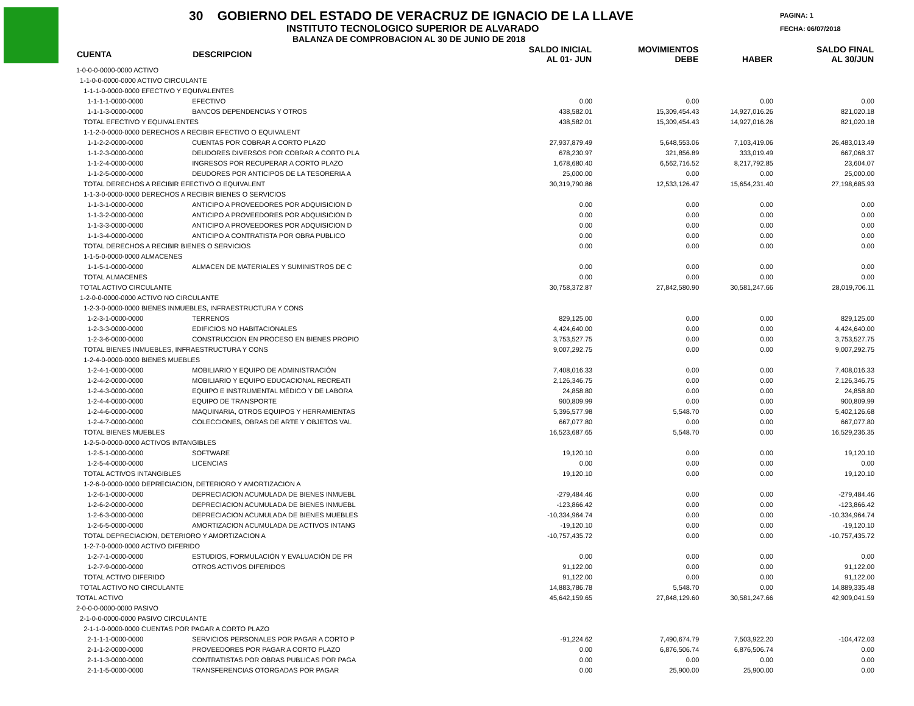30 GOBIERNO DEL ESTADO DE VERACRUZ DE IGNACIO DE LA LLAVE
INSTITUTO TECNOLOGICO SUPERIOR DE ALVARADO
BALANZA DE COMPROBACION AL 30 DE JUNIO DE 2018
PAGINA: 1
FECHA: 06/07/2018
| CUENTA | DESCRIPCION | SALDO INICIAL AL 01- JUN | MOVIMIENTOS DEBE | HABER | SALDO FINAL AL 30/JUN |
| --- | --- | --- | --- | --- | --- |
| 1-0-0-0-0000-0000 ACTIVO | | | | | |
| 1-1-0-0-0000-0000 ACTIVO CIRCULANTE | | | | | |
| 1-1-1-0-0000-0000 EFECTIVO Y EQUIVALENTES | | | | | |
| 1-1-1-1-0000-0000 | EFECTIVO | 0.00 | 0.00 | 0.00 | 0.00 |
| 1-1-1-3-0000-0000 | BANCOS DEPENDENCIAS Y OTROS | 438,582.01 | 15,309,454.43 | 14,927,016.26 | 821,020.18 |
| TOTAL EFECTIVO Y EQUIVALENTES | | 438,582.01 | 15,309,454.43 | 14,927,016.26 | 821,020.18 |
| 1-1-2-0-0000-0000 DERECHOS A RECIBIR EFECTIVO O EQUIVALENT | | | | | |
| 1-1-2-2-0000-0000 | CUENTAS POR COBRAR A CORTO PLAZO | 27,937,879.49 | 5,648,553.06 | 7,103,419.06 | 26,483,013.49 |
| 1-1-2-3-0000-0000 | DEUDORES DIVERSOS POR COBRAR A CORTO PLA | 678,230.97 | 321,856.89 | 333,019.49 | 667,068.37 |
| 1-1-2-4-0000-0000 | INGRESOS POR RECUPERAR A CORTO PLAZO | 1,678,680.40 | 6,562,716.52 | 8,217,792.85 | 23,604.07 |
| 1-1-2-5-0000-0000 | DEUDORES POR ANTICIPOS DE LA TESORERIA A | 25,000.00 | 0.00 | 0.00 | 25,000.00 |
| TOTAL DERECHOS A RECIBIR EFECTIVO O EQUIVALENT | | 30,319,790.86 | 12,533,126.47 | 15,654,231.40 | 27,198,685.93 |
| 1-1-3-0-0000-0000 DERECHOS A RECIBIR BIENES O SERVICIOS | | | | | |
| 1-1-3-1-0000-0000 | ANTICIPO A PROVEEDORES POR ADQUISICION D | 0.00 | 0.00 | 0.00 | 0.00 |
| 1-1-3-2-0000-0000 | ANTICIPO A PROVEEDORES POR ADQUISICION D | 0.00 | 0.00 | 0.00 | 0.00 |
| 1-1-3-3-0000-0000 | ANTICIPO A PROVEEDORES POR ADQUISICION D | 0.00 | 0.00 | 0.00 | 0.00 |
| 1-1-3-4-0000-0000 | ANTICIPO A CONTRATISTA POR OBRA PUBLICO | 0.00 | 0.00 | 0.00 | 0.00 |
| TOTAL DERECHOS A RECIBIR BIENES O SERVICIOS | | 0.00 | 0.00 | 0.00 | 0.00 |
| 1-1-5-0-0000-0000 ALMACENES | | | | | |
| 1-1-5-1-0000-0000 | ALMACEN DE MATERIALES Y SUMINISTROS DE C | 0.00 | 0.00 | 0.00 | 0.00 |
| TOTAL ALMACENES | | 0.00 | 0.00 | 0.00 | 0.00 |
| TOTAL ACTIVO CIRCULANTE | | 30,758,372.87 | 27,842,580.90 | 30,581,247.66 | 28,019,706.11 |
| 1-2-0-0-0000-0000 ACTIVO NO CIRCULANTE | | | | | |
| 1-2-3-0-0000-0000 BIENES INMUEBLES, INFRAESTRUCTURA Y CONS | | | | | |
| 1-2-3-1-0000-0000 | TERRENOS | 829,125.00 | 0.00 | 0.00 | 829,125.00 |
| 1-2-3-3-0000-0000 | EDIFICIOS NO HABITACIONALES | 4,424,640.00 | 0.00 | 0.00 | 4,424,640.00 |
| 1-2-3-6-0000-0000 | CONSTRUCCION EN PROCESO EN BIENES PROPIO | 3,753,527.75 | 0.00 | 0.00 | 3,753,527.75 |
| TOTAL BIENES INMUEBLES, INFRAESTRUCTURA Y CONS | | 9,007,292.75 | 0.00 | 0.00 | 9,007,292.75 |
| 1-2-4-0-0000-0000 BIENES MUEBLES | | | | | |
| 1-2-4-1-0000-0000 | MOBILIARIO Y EQUIPO DE ADMINISTRACIÓN | 7,408,016.33 | 0.00 | 0.00 | 7,408,016.33 |
| 1-2-4-2-0000-0000 | MOBILIARIO Y EQUIPO EDUCACIONAL RECREATI | 2,126,346.75 | 0.00 | 0.00 | 2,126,346.75 |
| 1-2-4-3-0000-0000 | EQUIPO E INSTRUMENTAL MÉDICO Y DE LABORA | 24,858.80 | 0.00 | 0.00 | 24,858.80 |
| 1-2-4-4-0000-0000 | EQUIPO DE TRANSPORTE | 900,809.99 | 0.00 | 0.00 | 900,809.99 |
| 1-2-4-6-0000-0000 | MAQUINARIA, OTROS EQUIPOS Y HERRAMIENTAS | 5,396,577.98 | 5,548.70 | 0.00 | 5,402,126.68 |
| 1-2-4-7-0000-0000 | COLECCIONES, OBRAS DE ARTE Y OBJETOS VAL | 667,077.80 | 0.00 | 0.00 | 667,077.80 |
| TOTAL BIENES MUEBLES | | 16,523,687.65 | 5,548.70 | 0.00 | 16,529,236.35 |
| 1-2-5-0-0000-0000 ACTIVOS INTANGIBLES | | | | | |
| 1-2-5-1-0000-0000 | SOFTWARE | 19,120.10 | 0.00 | 0.00 | 19,120.10 |
| 1-2-5-4-0000-0000 | LICENCIAS | 0.00 | 0.00 | 0.00 | 0.00 |
| TOTAL ACTIVOS INTANGIBLES | | 19,120.10 | 0.00 | 0.00 | 19,120.10 |
| 1-2-6-0-0000-0000 DEPRECIACION, DETERIORO Y AMORTIZACION A | | | | | |
| 1-2-6-1-0000-0000 | DEPRECIACION ACUMULADA DE BIENES INMUEBL | -279,484.46 | 0.00 | 0.00 | -279,484.46 |
| 1-2-6-2-0000-0000 | DEPRECIACION ACUMULADA DE BIENES INMUEBL | -123,866.42 | 0.00 | 0.00 | -123,866.42 |
| 1-2-6-3-0000-0000 | DEPRECIACION ACUMULADA DE BIENES MUEBLES | -10,334,964.74 | 0.00 | 0.00 | -10,334,964.74 |
| 1-2-6-5-0000-0000 | AMORTIZACION ACUMULADA DE ACTIVOS INTANG | -19,120.10 | 0.00 | 0.00 | -19,120.10 |
| TOTAL DEPRECIACION, DETERIORO Y AMORTIZACION A | | -10,757,435.72 | 0.00 | 0.00 | -10,757,435.72 |
| 1-2-7-0-0000-0000 ACTIVO DIFERIDO | | | | | |
| 1-2-7-1-0000-0000 | ESTUDIOS, FORMULACIÓN Y EVALUACIÓN DE PR | 0.00 | 0.00 | 0.00 | 0.00 |
| 1-2-7-9-0000-0000 | OTROS ACTIVOS DIFERIDOS | 91,122.00 | 0.00 | 0.00 | 91,122.00 |
| TOTAL ACTIVO DIFERIDO | | 91,122.00 | 0.00 | 0.00 | 91,122.00 |
| TOTAL ACTIVO NO CIRCULANTE | | 14,883,786.78 | 5,548.70 | 0.00 | 14,889,335.48 |
| TOTAL ACTIVO | | 45,642,159.65 | 27,848,129.60 | 30,581,247.66 | 42,909,041.59 |
| 2-0-0-0-0000-0000 PASIVO | | | | | |
| 2-1-0-0-0000-0000 PASIVO CIRCULANTE | | | | | |
| 2-1-1-0-0000-0000 CUENTAS POR PAGAR A CORTO PLAZO | | | | | |
| 2-1-1-1-0000-0000 | SERVICIOS PERSONALES POR PAGAR A CORTO P | -91,224.62 | 7,490,674.79 | 7,503,922.20 | -104,472.03 |
| 2-1-1-2-0000-0000 | PROVEEDORES POR PAGAR A CORTO PLAZO | 0.00 | 6,876,506.74 | 6,876,506.74 | 0.00 |
| 2-1-1-3-0000-0000 | CONTRATISTAS POR OBRAS PUBLICAS POR PAGA | 0.00 | 0.00 | 0.00 | 0.00 |
| 2-1-1-5-0000-0000 | TRANSFERENCIAS OTORGADAS POR PAGAR | 0.00 | 25,900.00 | 25,900.00 | 0.00 |